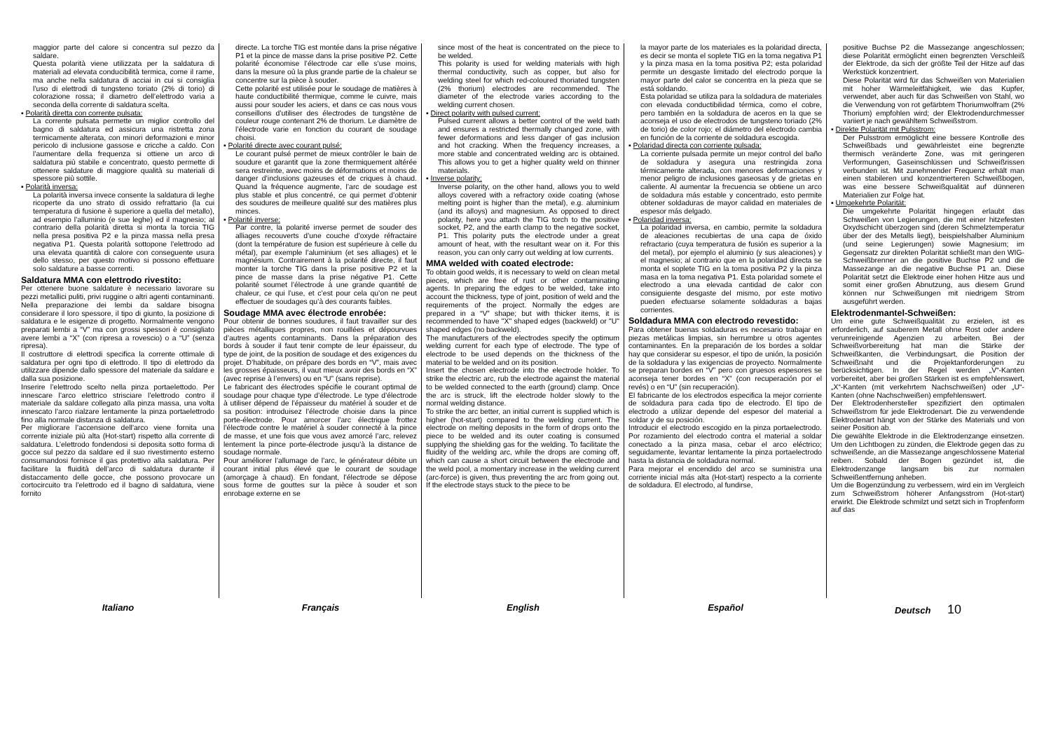maggior parte del calore si concentra sul pezzo da saldare.
Questa polarità viene utilizzata per la saldatura di materiali ad elevata conducibilità termica, come il rame, ma anche nella saldatura di acciai in cui si consiglia l’uso di elettrodi di tungsteno toriato (2% di torio) di colorazione rossa; il diametro dell’elettrodo varia a seconda della corrente di saldatura scelta.
▪ Polarità diretta con corrente pulsata:
La corrente pulsata permette un miglior controllo del bagno di saldatura ed assicura una ristretta zona termicamente alterata, con minori deformazioni e minor pericolo di inclusione gassose e cricche a caldo. Con l’aumentare della frequenza si ottiene un arco di saldatura più stabile e concentrato, questo permette di ottenere saldature di maggiore qualità su materiali di spessore più sottile.
▪ Polarità inversa:
La polarità inversa invece consente la saldatura di leghe ricoperte da uno strato di ossido refrattario (la cui temperatura di fusione è superiore a quella del metallo), ad esempio l’alluminio (e sue leghe) ed il magnesio; al contrario della polarità diretta si monta la torcia TIG nella presa positiva P2 e la pinza massa nella presa negativa P1. Questa polarità sottopone l’elettrodo ad una elevata quantità di calore con conseguente usura dello stesso, per questo motivo si possono effettuare solo saldature a basse correnti.
Saldatura MMA con elettrodo rivestito:
Per ottenere buone saldature è necessario lavorare su pezzi metallici puliti, privi ruggine o altri agenti contaminanti. Nella preparazione dei lembi da saldare bisogna considerare il loro spessore, il tipo di giunto, la posizione di saldatura e le esigenze di progetto. Normalmente vengono preparati lembi a “V” ma con grossi spessori è consigliato avere lembi a “X” (con ripresa a rovescio) o a “U” (senza ripresa).
Il costruttore di elettrodi specifica la corrente ottimale di saldatura per ogni tipo di elettrodo. Il tipo di elettrodo da utilizzare dipende dallo spessore del materiale da saldare e dalla sua posizione.
Inserire l’elettrodo scelto nella pinza portaelettodo. Per innescare l’arco elettrico strisciare l’elettrodo contro il materiale da saldare collegato alla pinza massa, una volta innescato l’arco rialzare lentamente la pinza portaelettrodo fino alla normale distanza di saldatura.
Per migliorare l’accensione dell’arco viene fornita una corrente iniziale più alta (Hot-start) rispetto alla corrente di saldatura. L’elettrodo fondendosi si deposita sotto forma di gocce sul pezzo da saldare ed il suo rivestimento esterno consumandosi fornisce il gas protettivo alla saldatura. Per facilitare la fluidità dell’arco di saldatura durante il distaccamento delle gocce, che possono provocare un cortocircuito tra l’elettrodo ed il bagno di saldatura, viene fornito
directe. La torche TIG est montée dans la prise négative P1 et la pince de masse dans la prise positive P2. Cette polarité économise l’électrode car elle s’use moins, dans la mesure où la plus grande partie de la chaleur se concentre sur la pièce à souder.
Cette polarité est utilisée pour le soudage de matières à haute conductibilité thermique, comme le cuivre, mais aussi pour souder les aciers, et dans ce cas nous vous conseillons d’utiliser des électrodes de tungstène de couleur rouge contenant 2% de thorium. Le diamètre de l’électrode varie en fonction du courant de soudage choisi.
▪ Polarité directe avec courant pulsé:
Le courant pulsé permet de mieux contrôler le bain de soudure et garantit que la zone thermiquement altérée sera restreinte, avec moins de déformations et moins de danger d’inclusions gazeuses et de criques à chaud. Quand la fréquence augmente, l’arc de soudage est plus stable et plus concentré, ce qui permet d’obtenir des soudures de meilleure qualité sur des matières plus minces.
▪ Polarité inverse:
Par contre, la polarité inverse permet de souder des alliages recouverts d’une couche d’oxyde réfractaire (dont la température de fusion est supérieure à celle du métal), par exemple l’aluminium (et ses alliages) et le magnésium. Contrairement à la polarité directe, il faut monter la torche TIG dans la prise positive P2 et la pince de masse dans la prise négative P1. Cette polarité soumet l’électrode à une grande quantité de chaleur, ce qui l’use, et c’est pour cela qu’on ne peut effectuer de soudages qu’à des courants faibles.
Soudage MMA avec électrode enrobée:
Pour obtenir de bonnes soudures, il faut travailler sur des pièces métalliques propres, non rouillées et dépourvues d’autres agents contaminants. Dans la préparation des bords à souder il faut tenir compte de leur épaisseur, du type de joint, de la position de soudage et des exigences du projet. D’habitude, on prépare des bords en “V”, mais avec les grosses épaisseurs, il vaut mieux avoir des bords en “X” (avec reprise à l’envers) ou en “U” (sans reprise).
Le fabricant des électrodes spécifie le courant optimal de soudage pour chaque type d’électrode. Le type d’électrode à utiliser dépend de l’épaisseur du matériel à souder et de sa position: introduisez l’électrode choisie dans la pince porte-électrode. Pour amorcer l’arc électrique frottez l’électrode contre le matériel à souder connecté à la pince de masse, et une fois que vous avez amorcé l’arc, relevez lentement la pince porte-électrode jusqu’à la distance de soudage normale.
Pour améliorer l’allumage de l’arc, le générateur débite un courant initial plus élevé que le courant de soudage (amorçage à chaud). En fondant, l’électrode se dépose sous forme de gouttes sur la pièce à souder et son enrobage externe en se
since most of the heat is concentrated on the piece to be welded.
This polarity is used for welding materials with high thermal conductivity, such as copper, but also for welding steel for which red-coloured thoriated tungsten (2% thorium) electrodes are recommended. The diameter of the electrode varies according to the welding current chosen.
▪ Direct polarity with pulsed current:
Pulsed current allows a better control of the weld bath and ensures a restricted thermally changed zone, with fewer deformations and less danger of gas inclusion and hot cracking. When the frequency increases, a more stable and concentrated welding arc is obtained. This allows you to get a higher quality weld on thinner materials.
▪ Inverse polarity:
Inverse polarity, on the other hand, allows you to weld alloys covered with a refractory oxide coating (whose melting point is higher than the metal), e.g. aluminium (and its alloys) and magnesium. As opposed to direct polarity, here you attach the TIG torch to the positive socket, P2, and the earth clamp to the negative socket, P1. This polarity puts the electrode under a great amount of heat, with the resultant wear on it. For this reason, you can only carry out welding at low currents.
MMA welded with coated electrode:
To obtain good welds, it is necessary to weld on clean metal pieces, which are free of rust or other contaminating agents. In preparing the edges to be welded, take into account the thickness, type of joint, position of weld and the requirements of the project. Normally the edges are prepared in a “V” shape; but with thicker items, it is recommended to have "X" shaped edges (backweld) or "U" shaped edges (no backweld).
The manufacturers of the electrodes specify the optimum welding current for each type of electrode. The type of electrode to be used depends on the thickness of the material to be welded and on its position.
Insert the chosen electrode into the electrode holder. To strike the electric arc, rub the electrode against the material to be welded connected to the earth (ground) clamp. Once the arc is struck, lift the electrode holder slowly to the normal welding distance.
To strike the arc better, an initial current is supplied which is higher (hot-start) compared to the welding current. The electrode on melting deposits in the form of drops onto the piece to be welded and its outer coating is consumed supplying the shielding gas for the welding. To facilitate the fluidity of the welding arc, while the drops are coming off, which can cause a short circuit between the electrode and the weld pool, a momentary increase in the welding current (arc-force) is given, thus preventing the arc from going out. If the electrode stays stuck to the piece to be
la mayor parte de los materiales es la polaridad directa, es decir se monta el soplete TIG en la toma negativa P1 y la pinza masa en la toma positiva P2; esta polaridad permite un desgaste limitado del electrodo porque la mayor parte del calor se concentra en la pieza que se está soldando.
Esta polaridad se utiliza para la soldadura de materiales con elevada conductibilidad térmica, como el cobre, pero también en la soldadura de aceros en la que se aconseja el uso de electrodos de tungsteno toriado (2% de torio) de color rojo; el diámetro del electrodo cambia en función de la corriente de soldadura escogida.
▪ Polaridad directa con corriente pulsada:
La corriente pulsada permite un mejor control del baño de soldadura y asegura una restringida zona térmicamente alterada, con menores deformaciones y menor peligro de inclusiones gaseosas y de grietas en caliente. Al aumentar la frecuencia se obtiene un arco de soldadura más estable y concentrado, esto permite obtener soldaduras de mayor calidad en materiales de espesor más delgado.
▪ Polaridad inversa:
La polaridad inversa, en cambio, permite la soldadura de aleaciones recubiertas de una capa de óxido refractario (cuya temperatura de fusión es superior a la del metal), por ejemplo el aluminio (y sus aleaciones) y el magnesio; al contrario que en la polaridad directa se monta el soplete TIG en la toma positiva P2 y la pinza masa en la toma negativa P1. Esta polaridad somete el electrodo a una elevada cantidad de calor con consiguiente desgaste del mismo, por este motivo pueden efectuarse solamente soldaduras a bajas corrientes.
Soldadura MMA con electrodo revestido:
Para obtener buenas soldaduras es necesario trabajar en piezas metálicas limpias, sin herrumbre u otros agentes contaminantes. En la preparación de los bordes a soldar hay que considerar su espesor, el tipo de unión, la posición de la soldadura y las exigencias de proyecto. Normalmente se preparan bordes en “V” pero con gruesos espesores se aconseja tener bordes en “X” (con recuperación por el revés) o en “U” (sin recuperación).
El fabricante de los electrodos especifica la mejor corriente de soldadura para cada tipo de electrodo. El tipo de electrodo a utilizar depende del espesor del material a soldar y de su posición.
Introducir el electrodo escogido en la pinza portaelectrodo. Por rozamiento del electrodo contra el material a soldar conectado a la pinza masa, cebar el arco eléctrico; seguidamente, levantar lentamente la pinza portaelectrodo hasta la distancia de soldadura normal.
Para mejorar el encendido del arco se suministra una corriente inicial más alta (Hot-start) respecto a la corriente de soldadura. El electrodo, al fundirse,
positive Buchse P2 die Massezange angeschlossen; diese Polarität ermöglicht einen begrenzten Verschleiß der Elektrode, da sich der größte Teil der Hitze auf das Werkstück konzentriert.
Diese Polarität wird für das Schweißen von Materialien mit hoher Wärmeleitfähigkeit, wie das Kupfer, verwendet, aber auch für das Schweißen von Stahl, wo die Verwendung von rot gefärbtem Thoriumwolfram (2% Thorium) empfohlen wird; der Elektrodendurchmesser variiert je nach gewähltem Schweißstrom.
▪ Direkte Polarität mit Pulsstrom:
Der Pulsstrom ermöglicht eine bessere Kontrolle des Schweißbads und gewährleistet eine begrenzte thermisch veränderte Zone, was mit geringeren Verformungen, Gaseinschlüssen und Schweißrissen verbunden ist. Mit zunehmender Frequenz erhält man einen stabileren und konzentrierteren Schweißbogen, was eine bessere Schweißqualität auf dünneren Materialien zur Folge hat.
▪ Umgekehrte Polarität:
Die umgekehrte Polarität hingegen erlaubt das Schweißen von Legierungen, die mit einer hitzefesten Oxydschicht überzogen sind (deren Schmelztemperatur über der des Metalls liegt), beispielshalber Aluminium (und seine Legierungen) sowie Magnesium; im Gegensatz zur direkten Polarität schließt man den WIG-Schweißbrenner an die positive Buchse P2 und die Massezange an die negative Buchse P1 an. Diese Polarität setzt die Elektrode einer hohen Hitze aus und somit einer großen Abnutzung, aus diesem Grund können nur Schweißungen mit niedrigem Strom ausgeführt werden.
Elektrodenmantel-Schweißen:
Um eine gute Schweißqualität zu erzielen, ist es erforderlich, auf sauberem Metall ohne Rost oder andere verunreinigende Agenzien zu arbeiten. Bei der Schweißvorbereitung hat man die Stärke der Schweißkanten, die Verbindungsart, die Position der Schweißnaht und die Projektanforderungen zu berücksichtigen. In der Regel werden „V“-Kanten vorbereitet, aber bei großen Stärken ist es empfehlenswert, „X“-Kanten (mit verkehrtem Nachschweißen) oder „U“-Kanten (ohne Nachschweißen) empfehlenswert.
Der Elektrodenhersteller spezifiziert den optimalen Schweißstrom für jede Elektrodenart. Die zu verwendende Elektrodenart hängt von der Stärke des Materials und von seiner Position ab.
Die gewählte Elektrode in die Elektrodenzange einsetzen. Um den Lichtbogen zu zünden, die Elektrode gegen das zu schweißende, an die Massezange angeschlossene Material reiben. Sobald der Bogen gezündet ist, die Elektrodenzange langsam bis zur normalen Schweißentfernung anheben.
Um die Bogenzündung zu verbessern, wird ein im Vergleich zum Schweißstrom höherer Anfangsstrom (Hot-start) erwirkt. Die Elektrode schmilzt und setzt sich in Tropfenform auf das
Italiano Français English Español Deutsch 10